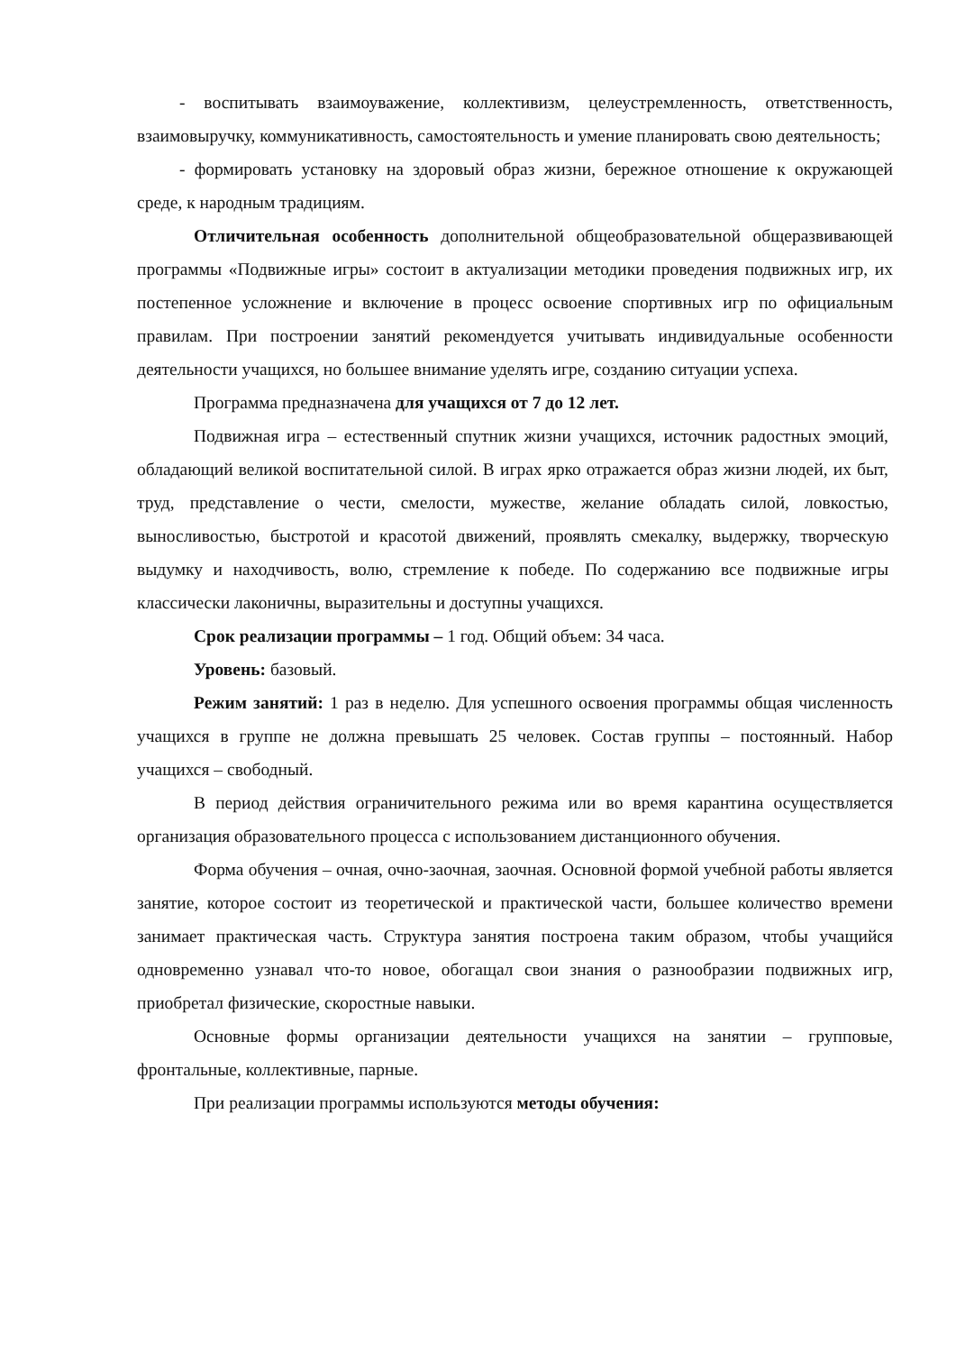- воспитывать взаимоуважение, коллективизм, целеустремленность, ответственность, взаимовыручку, коммуникативность, самостоятельность и умение планировать свою деятельность;
- формировать установку на здоровый образ жизни, бережное отношение к окружающей среде, к народным традициям.
Отличительная особенность дополнительной общеобразовательной общеразвивающей программы «Подвижные игры» состоит в актуализации методики проведения подвижных игр, их постепенное усложнение и включение в процесс освоение спортивных игр по официальным правилам. При построении занятий рекомендуется учитывать индивидуальные особенности деятельности учащихся, но большее внимание уделять игре, созданию ситуации успеха.
Программа предназначена для учащихся от 7 до 12 лет.
Подвижная игра – естественный спутник жизни учащихся, источник радостных эмоций, обладающий великой воспитательной силой. В играх ярко отражается образ жизни людей, их быт, труд, представление о чести, смелости, мужестве, желание обладать силой, ловкостью, выносливостью, быстротой и красотой движений, проявлять смекалку, выдержку, творческую выдумку и находчивость, волю, стремление к победе. По содержанию все подвижные игры классически лаконичны, выразительны и доступны учащихся.
Срок реализации программы – 1 год. Общий объем: 34 часа.
Уровень: базовый.
Режим занятий: 1 раз в неделю. Для успешного освоения программы общая численность учащихся в группе не должна превышать 25 человек. Состав группы – постоянный. Набор учащихся – свободный.
В период действия ограничительного режима или во время карантина осуществляется организация образовательного процесса с использованием дистанционного обучения.
Форма обучения – очная, очно-заочная, заочная. Основной формой учебной работы является занятие, которое состоит из теоретической и практической части, большее количество времени занимает практическая часть. Структура занятия построена таким образом, чтобы учащийся одновременно узнавал что-то новое, обогащал свои знания о разнообразии подвижных игр, приобретал физические, скоростные навыки.
Основные формы организации деятельности учащихся на занятии – групповые, фронтальные, коллективные, парные.
При реализации программы используются методы обучения: